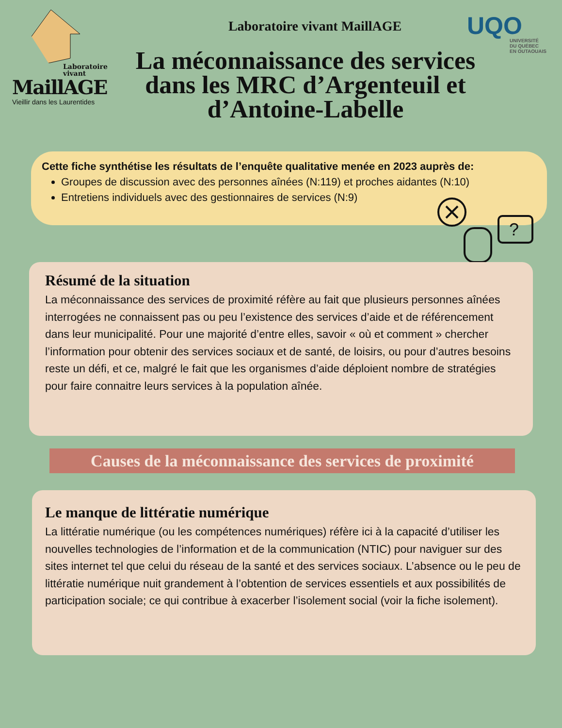Laboratoire vivant
MaillAGE
Vieillir dans les Laurentides
UQO
UNIVERSITÉ
DU QUÉBEC
EN OUTAOUAIS
Laboratoire vivant MaillAGE
La méconnaissance des services dans les MRC d’Argenteuil et d’Antoine-Labelle
Cette fiche synthétise les résultats de l’enquête qualitative menée en 2023 auprès de:
Groupes de discussion avec des personnes aînées (N:119) et proches aidantes (N:10)
Entretiens individuels avec des gestionnaires de services (N:9)
?
Résumé de la situation
La méconnaissance des services de proximité réfère au fait que plusieurs personnes aînées interrogées ne connaissent pas ou peu l’existence des services d’aide et de référencement dans leur municipalité. Pour une majorité d’entre elles, savoir « où et comment » chercher l’information pour obtenir des services sociaux et de santé, de loisirs, ou pour d’autres besoins reste un défi, et ce, malgré le fait que les organismes d’aide déploient nombre de stratégies pour faire connaitre leurs services à la population aînée.
Causes de la méconnaissance des services de proximité
Le manque de littératie numérique
La littératie numérique (ou les compétences numériques) réfère ici à la capacité d’utiliser les nouvelles technologies de l’information et de la communication (NTIC) pour naviguer sur des sites internet tel que celui du réseau de la santé et des services sociaux. L’absence ou le peu de littératie numérique nuit grandement à l’obtention de services essentiels et aux possibilités de participation sociale; ce qui contribue à exacerber l’isolement social (voir la fiche isolement).